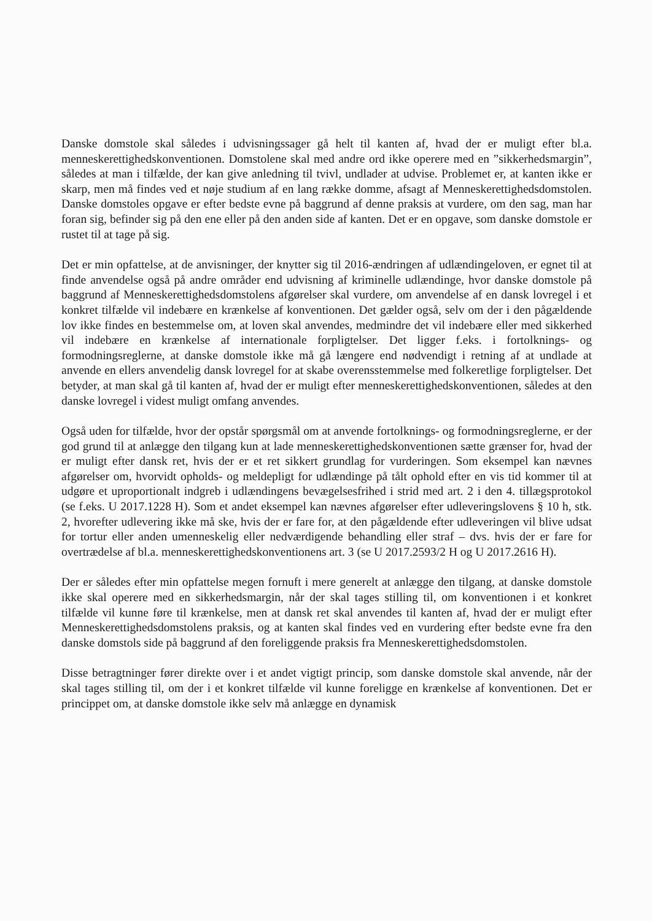Danske domstole skal således i udvisningssager gå helt til kanten af, hvad der er muligt efter bl.a. menneskerettighedskonventionen. Domstolene skal med andre ord ikke operere med en ”sikkerhedsmargin”, således at man i tilfælde, der kan give anledning til tvivl, undlader at udvise. Problemet er, at kanten ikke er skarp, men må findes ved et nøje studium af en lang række domme, afsagt af Menneskerettighedsdomstolen. Danske domstoles opgave er efter bedste evne på baggrund af denne praksis at vurdere, om den sag, man har foran sig, befinder sig på den ene eller på den anden side af kanten. Det er en opgave, som danske domstole er rustet til at tage på sig.
Det er min opfattelse, at de anvisninger, der knytter sig til 2016-ændringen af udlændingeloven, er egnet til at finde anvendelse også på andre områder end udvisning af kriminelle udlændinge, hvor danske domstole på baggrund af Menneskerettighedsdomstolens afgørelser skal vurdere, om anvendelse af en dansk lovregel i et konkret tilfælde vil indebære en krænkelse af konventionen. Det gælder også, selv om der i den pågældende lov ikke findes en bestemmelse om, at loven skal anvendes, medmindre det vil indebære eller med sikkerhed vil indebære en krænkelse af internationale forpligtelser. Det ligger f.eks. i fortolknings- og formodningsreglerne, at danske domstole ikke må gå længere end nødvendigt i retning af at undlade at anvende en ellers anvendelig dansk lovregel for at skabe overensstemmelse med folkeretlige forpligtelser. Det betyder, at man skal gå til kanten af, hvad der er muligt efter menneskerettighedskonventionen, således at den danske lovregel i videst muligt omfang anvendes.
Også uden for tilfælde, hvor der opstår spørgsmål om at anvende fortolknings- og formodningsreglerne, er der god grund til at anlægge den tilgang kun at lade menneskerettighedskonventionen sætte grænser for, hvad der er muligt efter dansk ret, hvis der er et ret sikkert grundlag for vurderingen. Som eksempel kan nævnes afgørelser om, hvorvidt opholds- og meldepligt for udlændinge på tålt ophold efter en vis tid kommer til at udgøre et uproportionalt indgreb i udlændingens bevægelsesfrihed i strid med art. 2 i den 4. tillægsprotokol (se f.eks. U 2017.1228 H). Som et andet eksempel kan nævnes afgørelser efter udleveringslovens § 10 h, stk. 2, hvorefter udlevering ikke må ske, hvis der er fare for, at den pågældende efter udleveringen vil blive udsat for tortur eller anden umenneskelig eller nedværdigende behandling eller straf – dvs. hvis der er fare for overtrædelse af bl.a. menneskerettighedskonventionens art. 3 (se U 2017.2593/2 H og U 2017.2616 H).
Der er således efter min opfattelse megen fornuft i mere generelt at anlægge den tilgang, at danske domstole ikke skal operere med en sikkerhedsmargin, når der skal tages stilling til, om konventionen i et konkret tilfælde vil kunne føre til krænkelse, men at dansk ret skal anvendes til kanten af, hvad der er muligt efter Menneskerettighedsdomstolens praksis, og at kanten skal findes ved en vurdering efter bedste evne fra den danske domstols side på baggrund af den foreliggende praksis fra Menneskerettighedsdomstolen.
Disse betragtninger fører direkte over i et andet vigtigt princip, som danske domstole skal anvende, når der skal tages stilling til, om der i et konkret tilfælde vil kunne foreligge en krænkelse af konventionen. Det er princippet om, at danske domstole ikke selv må anlægge en dynamisk